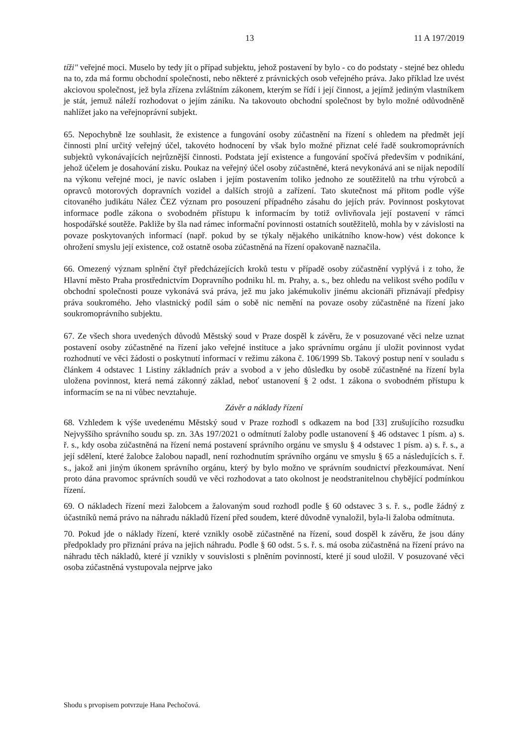13 11 A 197/2019
tíži" veřejné moci. Muselo by tedy jít o případ subjektu, jehož postavení by bylo - co do podstaty - stejné bez ohledu na to, zda má formu obchodní společnosti, nebo některé z právnických osob veřejného práva. Jako příklad lze uvést akciovou společnost, jež byla zřízena zvláštním zákonem, kterým se řídí i její činnost, a jejímž jediným vlastníkem je stát, jemuž náleží rozhodovat o jejím zániku. Na takovouto obchodní společnost by bylo možné odůvodněně nahlížet jako na veřejnoprávní subjekt.
65. Nepochybně lze souhlasit, že existence a fungování osoby zúčastnění na řízení s ohledem na předmět její činnosti plní určitý veřejný účel, takovéto hodnocení by však bylo možné přiznat celé řadě soukromoprávních subjektů vykonávajících nejrůznější činnosti. Podstata její existence a fungování spočívá především v podnikání, jehož účelem je dosahování zisku. Poukaz na veřejný účel osoby zúčastněné, která nevykonává ani se nijak nepodílí na výkonu veřejné moci, je navíc oslaben i jejím postavením toliko jednoho ze soutěžitelů na trhu výrobců a opravců motorových dopravních vozidel a dalších strojů a zařízení. Tato skutečnost má přitom podle výše citovaného judikátu Nález ČEZ význam pro posouzení případného zásahu do jejích práv. Povinnost poskytovat informace podle zákona o svobodném přístupu k informacím by totiž ovlivňovala její postavení v rámci hospodářské soutěže. Pakliže by šla nad rámec informační povinnosti ostatních soutěžitelů, mohla by v závislosti na povaze poskytovaných informací (např. pokud by se týkaly nějakého unikátního know-how) vést dokonce k ohrožení smyslu její existence, což ostatně osoba zúčastněná na řízení opakovaně naznačila.
66. Omezený význam splnění čtyř předcházejících kroků testu v případě osoby zúčastnění vyplývá i z toho, že Hlavní město Praha prostřednictvím Dopravního podniku hl. m. Prahy, a. s., bez ohledu na velikost svého podílu v obchodní společnosti pouze vykonává svá práva, jež mu jako jakémukoliv jinému akcionáři přiznávají předpisy práva soukromého. Jeho vlastnický podíl sám o sobě nic nemění na povaze osoby zúčastněné na řízení jako soukromoprávního subjektu.
67. Ze všech shora uvedených důvodů Městský soud v Praze dospěl k závěru, že v posuzované věci nelze uznat postavení osoby zúčastněné na řízení jako veřejné instituce a jako správnímu orgánu jí uložit povinnost vydat rozhodnutí ve věci žádosti o poskytnutí informací v režimu zákona č. 106/1999 Sb. Takový postup není v souladu s článkem 4 odstavec 1 Listiny základních práv a svobod a v jeho důsledku by osobě zúčastněné na řízení byla uložena povinnost, která nemá zákonný základ, neboť ustanovení § 2 odst. 1 zákona o svobodném přístupu k informacím se na ni vůbec nevztahuje.
Závěr a náklady řízení
68. Vzhledem k výše uvedenému Městský soud v Praze rozhodl s odkazem na bod [33] zrušujícího rozsudku Nejvyššího správního soudu sp. zn. 3As 197/2021 o odmítnutí žaloby podle ustanovení § 46 odstavec 1 písm. a) s. ř. s., kdy osoba zúčastněná na řízení nemá postavení správního orgánu ve smyslu § 4 odstavec 1 písm. a) s. ř. s., a její sdělení, které žalobce žalobou napadl, není rozhodnutím správního orgánu ve smyslu § 65 a následujících s. ř. s., jakož ani jiným úkonem správního orgánu, který by bylo možno ve správním soudnictví přezkoumávat. Není proto dána pravomoc správních soudů ve věci rozhodovat a tato okolnost je neodstranitelnou chybějící podmínkou řízení.
69. O nákladech řízení mezi žalobcem a žalovaným soud rozhodl podle § 60 odstavec 3 s. ř. s., podle žádný z účastníků nemá právo na náhradu nákladů řízení před soudem, které důvodně vynaložil, byla-li žaloba odmítnuta.
70. Pokud jde o náklady řízení, které vznikly osobě zúčastněné na řízení, soud dospěl k závěru, že jsou dány předpoklady pro přiznání práva na jejich náhradu. Podle § 60 odst. 5 s. ř. s. má osoba zúčastněná na řízení právo na náhradu těch nákladů, které jí vznikly v souvislosti s plněním povinností, které jí soud uložil. V posuzované věci osoba zúčastněná vystupovala nejprve jako
Shodu s prvopisem potvrzuje Hana Pechočová.